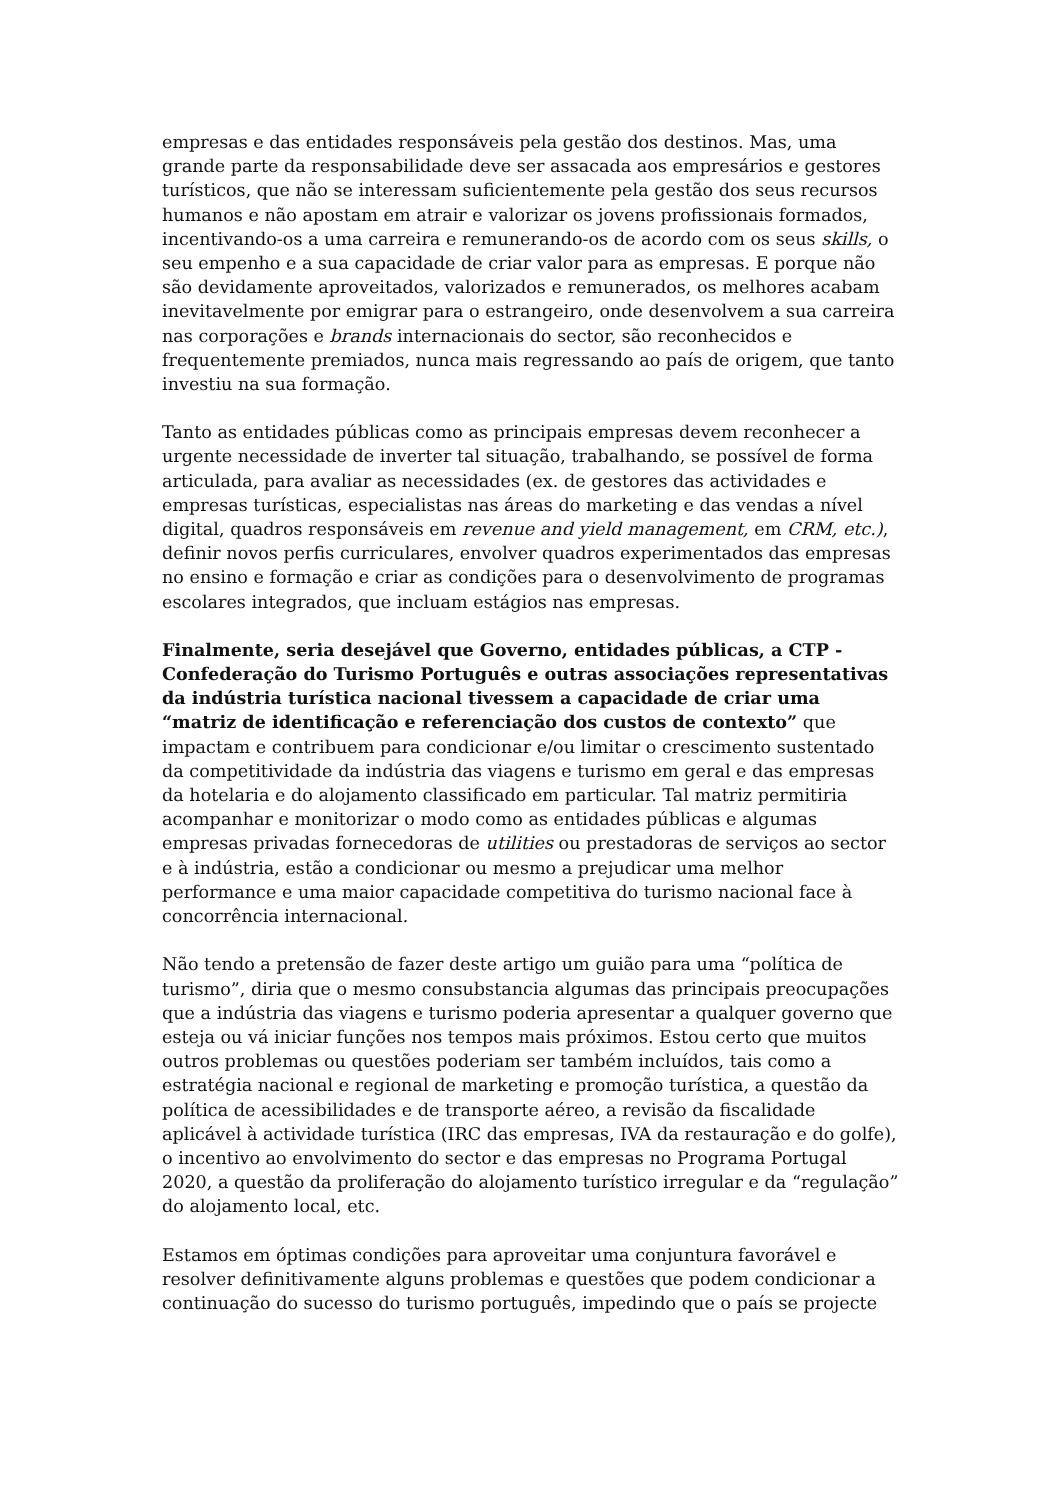empresas e das entidades responsáveis pela gestão dos destinos. Mas, uma grande parte da responsabilidade deve ser assacada aos empresários e gestores turísticos, que não se interessam suficientemente pela gestão dos seus recursos humanos e não apostam em atrair e valorizar os jovens profissionais formados, incentivando-os a uma carreira e remunerando-os de acordo com os seus skills, o seu empenho e a sua capacidade de criar valor para as empresas. E porque não são devidamente aproveitados, valorizados e remunerados, os melhores acabam inevitavelmente por emigrar para o estrangeiro, onde desenvolvem a sua carreira nas corporações e brands internacionais do sector, são reconhecidos e frequentemente premiados, nunca mais regressando ao país de origem, que tanto investiu na sua formação.
Tanto as entidades públicas como as principais empresas devem reconhecer a urgente necessidade de inverter tal situação, trabalhando, se possível de forma articulada, para avaliar as necessidades (ex. de gestores das actividades e empresas turísticas, especialistas nas áreas do marketing e das vendas a nível digital, quadros responsáveis em revenue and yield management, em CRM, etc.), definir novos perfis curriculares, envolver quadros experimentados das empresas no ensino e formação e criar as condições para o desenvolvimento de programas escolares integrados, que incluam estágios nas empresas.
Finalmente, seria desejável que Governo, entidades públicas, a CTP - Confederação do Turismo Português e outras associações representativas da indústria turística nacional tivessem a capacidade de criar uma “matriz de identificação e referenciação dos custos de contexto” que impactam e contribuem para condicionar e/ou limitar o crescimento sustentado da competitividade da indústria das viagens e turismo em geral e das empresas da hotelaria e do alojamento classificado em particular. Tal matriz permitiria acompanhar e monitorizar o modo como as entidades públicas e algumas empresas privadas fornecedoras de utilities ou prestadoras de serviços ao sector e à indústria, estão a condicionar ou mesmo a prejudicar uma melhor performance e uma maior capacidade competitiva do turismo nacional face à concorrência internacional.
Não tendo a pretensão de fazer deste artigo um guião para uma “política de turismo”, diria que o mesmo consubstancia algumas das principais preocupações que a indústria das viagens e turismo poderia apresentar a qualquer governo que esteja ou vá iniciar funções nos tempos mais próximos. Estou certo que muitos outros problemas ou questões poderiam ser também incluídos, tais como a estratégia nacional e regional de marketing e promoção turística, a questão da política de acessibilidades e de transporte aéreo, a revisão da fiscalidade aplicável à actividade turística (IRC das empresas, IVA da restauração e do golfe), o incentivo ao envolvimento do sector e das empresas no Programa Portugal 2020, a questão da proliferação do alojamento turístico irregular e da “regulação” do alojamento local, etc.
Estamos em óptimas condições para aproveitar uma conjuntura favorável e resolver definitivamente alguns problemas e questões que podem condicionar a continuação do sucesso do turismo português, impedindo que o país se projecte